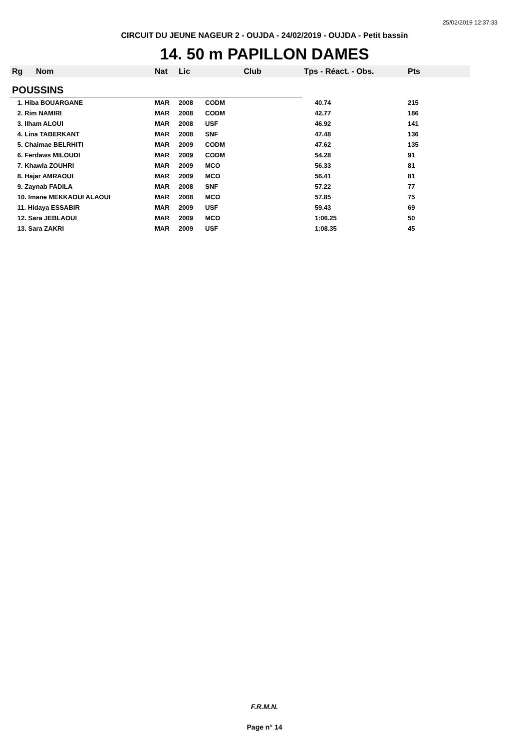25/02/2019 12:37:33
CIRCUIT DU JEUNE NAGEUR 2 - OUJDA - 24/02/2019 - OUJDA - Petit bassin
14. 50 m PAPILLON DAMES
| Rg | Nom | Nat | Lic | Club | Tps - Réact. - Obs. | Pts |
| --- | --- | --- | --- | --- | --- | --- |
| POUSSINS | | | | | | |
| 1. Hiba BOUARGANE | | MAR | 2008 | CODM | 40.74 | 215 |
| 2. Rim NAMIRI | | MAR | 2008 | CODM | 42.77 | 186 |
| 3. Ilham ALOUI | | MAR | 2008 | USF | 46.92 | 141 |
| 4. Lina TABERKANT | | MAR | 2008 | SNF | 47.48 | 136 |
| 5. Chaimae BELRHITI | | MAR | 2009 | CODM | 47.62 | 135 |
| 6. Ferdaws MILOUDI | | MAR | 2009 | CODM | 54.28 | 91 |
| 7. Khawla ZOUHRI | | MAR | 2009 | MCO | 56.33 | 81 |
| 8. Hajar AMRAOUI | | MAR | 2009 | MCO | 56.41 | 81 |
| 9. Zaynab FADILA | | MAR | 2008 | SNF | 57.22 | 77 |
| 10. Imane MEKKAOUI ALAOUI | | MAR | 2008 | MCO | 57.85 | 75 |
| 11. Hidaya ESSABIR | | MAR | 2009 | USF | 59.43 | 69 |
| 12. Sara JEBLAOUI | | MAR | 2009 | MCO | 1:06.25 | 50 |
| 13. Sara ZAKRI | | MAR | 2009 | USF | 1:08.35 | 45 |
F.R.M.N.
Page n° 14